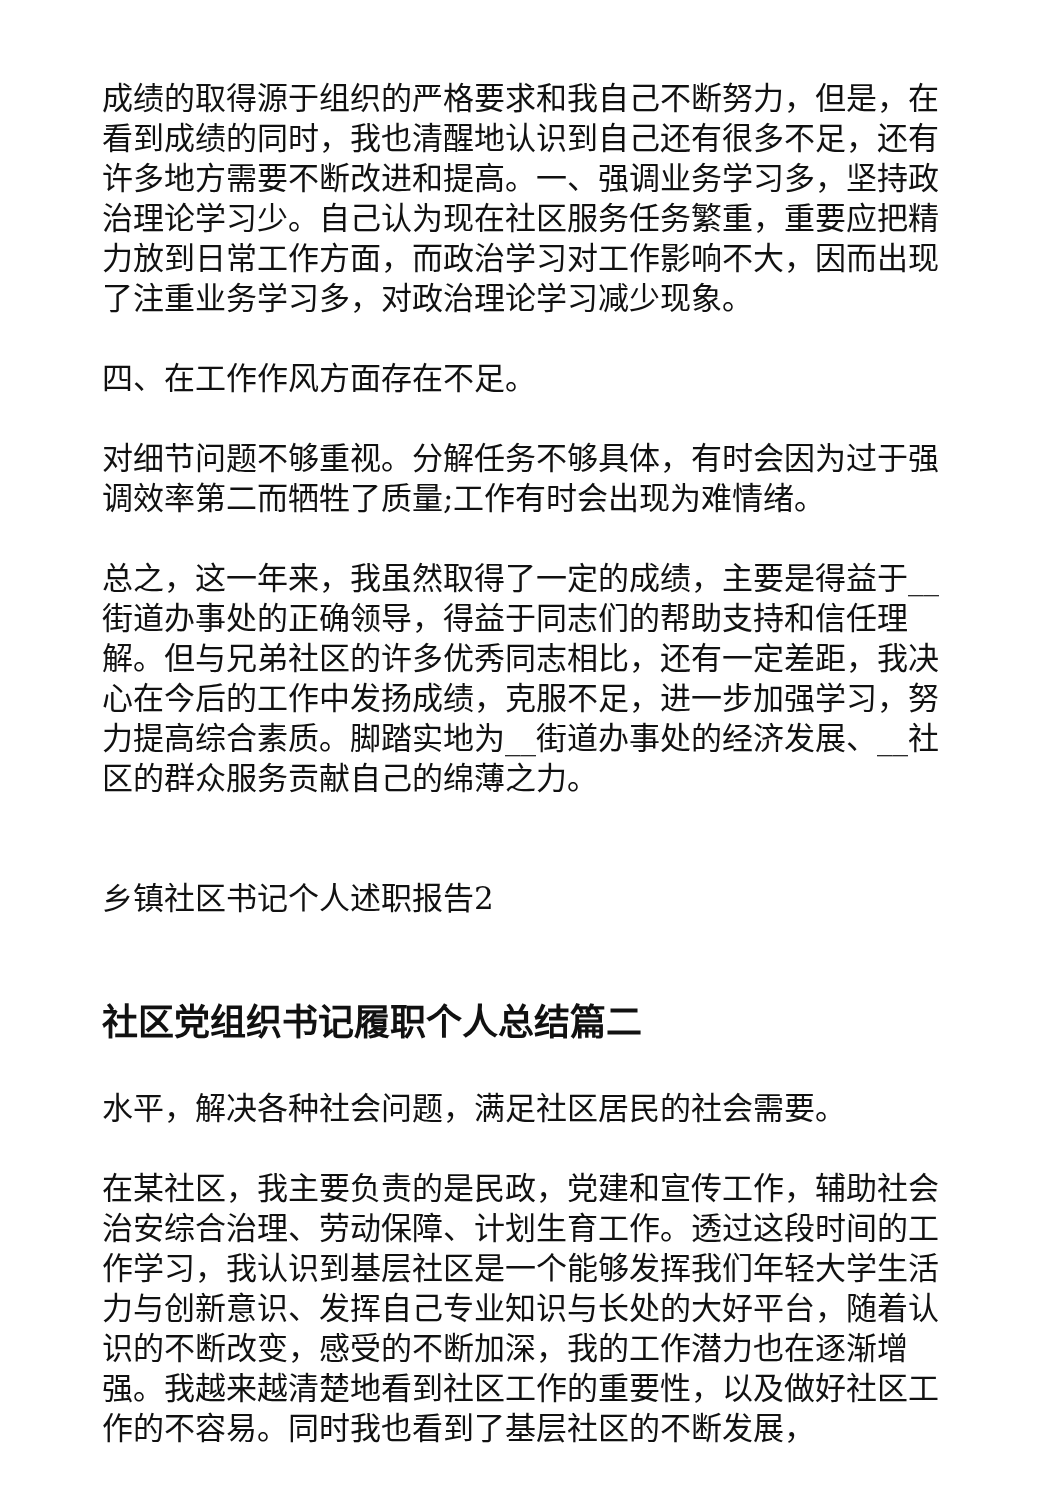成绩的取得源于组织的严格要求和我自己不断努力，但是，在看到成绩的同时，我也清醒地认识到自己还有很多不足，还有许多地方需要不断改进和提高。一、强调业务学习多，坚持政治理论学习少。自己认为现在社区服务任务繁重，重要应把精力放到日常工作方面，而政治学习对工作影响不大，因而出现了注重业务学习多，对政治理论学习减少现象。
四、在工作作风方面存在不足。
对细节问题不够重视。分解任务不够具体，有时会因为过于强调效率第二而牺牲了质量;工作有时会出现为难情绪。
总之，这一年来，我虽然取得了一定的成绩，主要是得益于__街道办事处的正确领导，得益于同志们的帮助支持和信任理解。但与兄弟社区的许多优秀同志相比，还有一定差距，我决心在今后的工作中发扬成绩，克服不足，进一步加强学习，努力提高综合素质。脚踏实地为__街道办事处的经济发展、__社区的群众服务贡献自己的绵薄之力。
乡镇社区书记个人述职报告2
社区党组织书记履职个人总结篇二
水平，解决各种社会问题，满足社区居民的社会需要。
在某社区，我主要负责的是民政，党建和宣传工作，辅助社会治安综合治理、劳动保障、计划生育工作。透过这段时间的工作学习，我认识到基层社区是一个能够发挥我们年轻大学生活力与创新意识、发挥自己专业知识与长处的大好平台，随着认识的不断改变，感受的不断加深，我的工作潜力也在逐渐增强。我越来越清楚地看到社区工作的重要性，以及做好社区工作的不容易。同时我也看到了基层社区的不断发展，